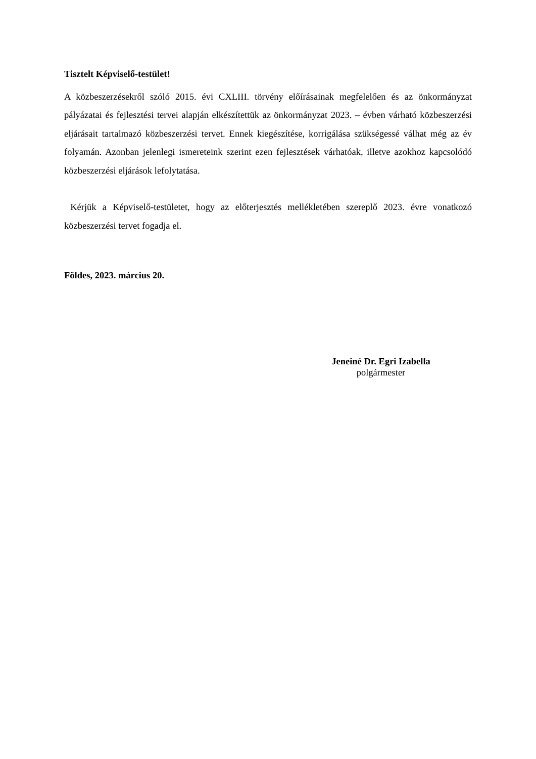Tisztelt Képviselő-testület!
A közbeszerzésekről szóló 2015. évi CXLIII. törvény előírásainak megfelelően és az önkormányzat pályázatai és fejlesztési tervei alapján elkészítettük az önkormányzat 2023. – évben várható közbeszerzési eljárásait tartalmazó közbeszerzési tervet. Ennek kiegészítése, korrigálása szükségessé válhat még az év folyamán. Azonban jelenlegi ismereteink szerint ezen fejlesztések várhatóak, illetve azokhoz kapcsolódó közbeszerzési eljárások lefolytatása.
Kérjük a Képviselő-testületet, hogy az előterjesztés mellékletében szereplő 2023. évre vonatkozó közbeszerzési tervet fogadja el.
Földes, 2023. március 20.
Jeneiné Dr. Egri Izabella
polgármester